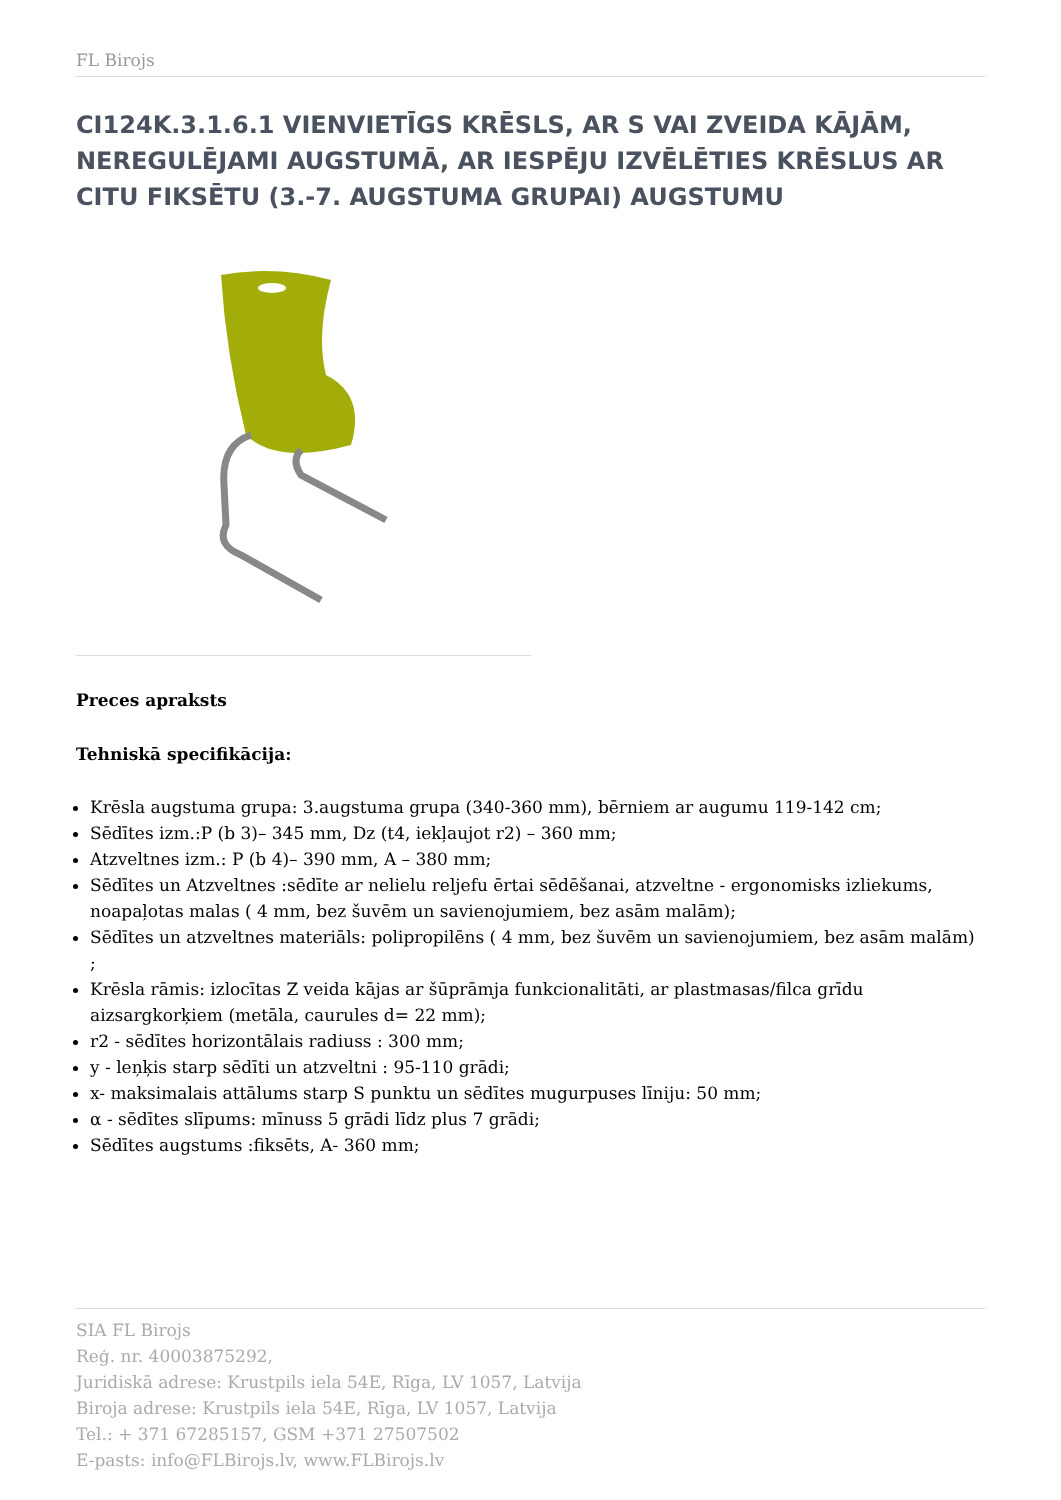FL Birojs
CI124K.3.1.6.1 VIENVIETĪGS KRĒSLS, AR S VAI ZVEIDA KĀJĀM, NEREGULĒJAMI AUGSTUMĀ, AR IESPĒJU IZVĒLĒTIES KRĒSLUS AR CITU FIKSĒTU (3.-7. AUGSTUMA GRUPAI) AUGSTUMU
Preces apraksts
Tehniskā specifikācija:
Krēsla augstuma grupa: 3.augstuma grupa (340-360 mm), bērniem ar augumu 119-142 cm;
Sēdītes izm.:P (b 3)– 345 mm, Dz (t4, iekļaujot r2) – 360 mm;
Atzveltnes izm.: P (b 4)– 390 mm, A – 380 mm;
Sēdītes un Atzveltnes :sēdīte ar nelielu reljefu ērtai sēdēšanai, atzveltne - ergonomisks izliekums, noapaļotas malas ( 4 mm, bez šuvēm un savienojumiem, bez asām malām);
Sēdītes un atzveltnes materiāls: polipropilēns ( 4 mm, bez šuvēm un savienojumiem, bez asām malām) ;
Krēsla rāmis: izlocītas Z veida kājas ar šūprāmja funkcionalitāti, ar plastmasas/filca grīdu aizsargkorķiem (metāla, caurules d= 22 mm);
r2 - sēdītes horizontālais radiuss : 300 mm;
y - leņķis starp sēdīti un atzveltni : 95-110 grādi;
x- maksimalais attālums starp S punktu un sēdītes mugurpuses līniju: 50 mm;
α - sēdītes slīpums: mīnuss 5 grādi līdz plus 7 grādi;
Sēdītes augstums :fiksēts, A- 360 mm;
SIA FL Birojs
Reģ. nr. 40003875292,
Juridiskā adrese: Krustpils iela 54E, Rīga, LV 1057, Latvija
Biroja adrese: Krustpils iela 54E, Rīga, LV 1057, Latvija
Tel.: + 371 67285157, GSM +371 27507502
E-pasts: info@FLBirojs.lv, www.FLBirojs.lv